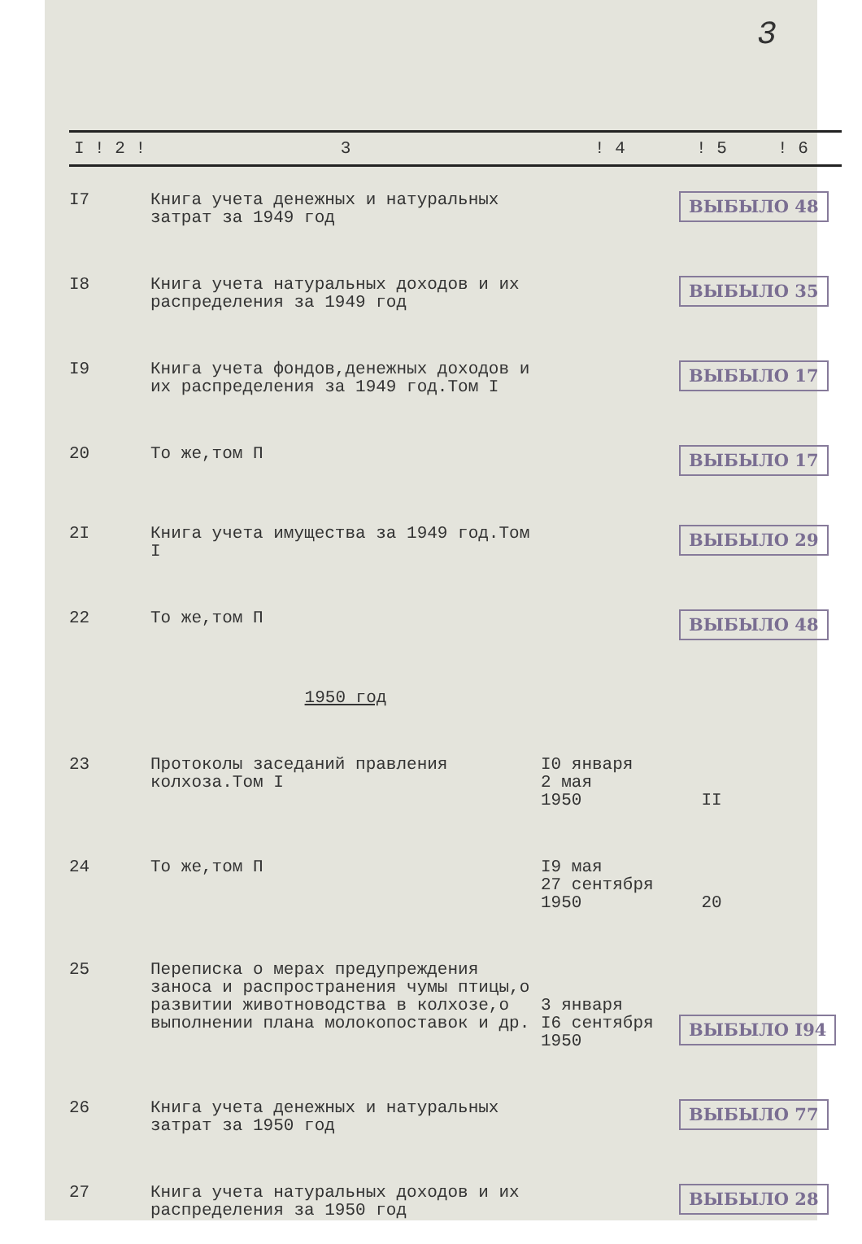3
| I ! 2 ! | 3 | ! 4 | ! 5 | ! 6 |
| --- | --- | --- | --- | --- |
| I7 | Книга учета денежных и натуральных затрат за 1949 год | | ВЫБЫЛО 48 | |
| I8 | Книга учета натуральных доходов и их распределения за 1949 год | | ВЫБЫЛО 35 | |
| I9 | Книга учета фондов,денежных доходов и их распределения за 1949 год.Том I | | ВЫБЫЛО 17 | |
| 20 | То же,том П | | ВЫБЫЛО 17 | |
| 2I | Книга учета имущества за 1949 год.Том I | | ВЫБЫЛО 29 | |
| 22 | То же,том П | | ВЫБЫЛО 48 | |
| | 1950 год | | | |
| 23 | Протоколы заседаний правления колхоза.Том I | I0 января 2 мая 1950 | II | |
| 24 | То же,том П | I9 мая 27 сентября 1950 | 20 | |
| 25 | Переписка о мерах предупреждения заноса и распространения чумы птицы,о развитии животноводства в колхозе,о выполнении плана молокопоставок и др. | 3 января I6 сентября 1950 | ВЫБЫЛО I94 | |
| 26 | Книга учета денежных и натуральных затрат за 1950 год | | ВЫБЫЛО 77 | |
| 27 | Книга учета натуральных доходов и их распределения за 1950 год | | ВЫБЫЛО 28 | |